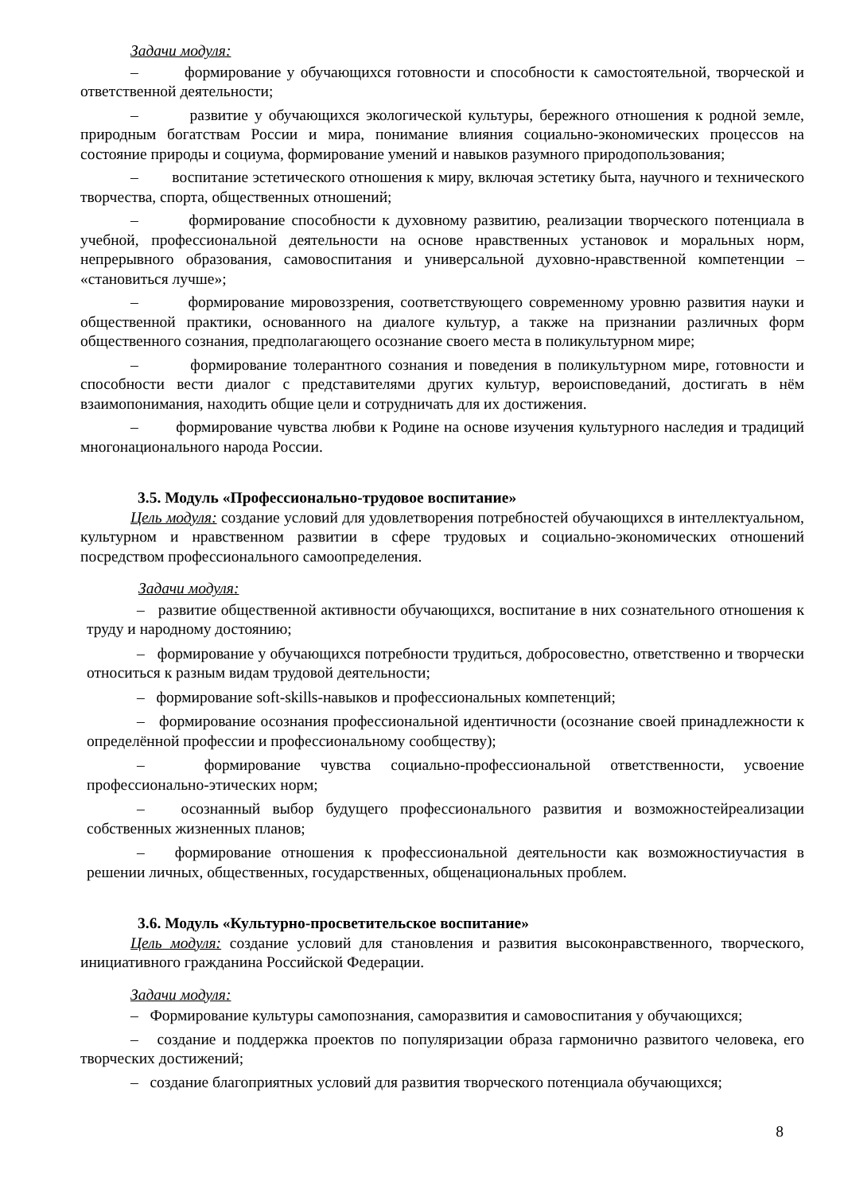Задачи модуля:
– формирование у обучающихся готовности и способности к самостоятельной, творческой и ответственной деятельности;
– развитие у обучающихся экологической культуры, бережного отношения к родной земле, природным богатствам России и мира, понимание влияния социально-экономических процессов на состояние природы и социума, формирование умений и навыков разумного природопользования;
– воспитание эстетического отношения к миру, включая эстетику быта, научного и технического творчества, спорта, общественных отношений;
– формирование способности к духовному развитию, реализации творческого потенциала в учебной, профессиональной деятельности на основе нравственных установок и моральных норм, непрерывного образования, самовоспитания и универсальной духовно-нравственной компетенции – «становиться лучше»;
– формирование мировоззрения, соответствующего современному уровню развития науки и общественной практики, основанного на диалоге культур, а также на признании различных форм общественного сознания, предполагающего осознание своего места в поликультурном мире;
– формирование толерантного сознания и поведения в поликультурном мире, готовности и способности вести диалог с представителями других культур, вероисповеданий, достигать в нём взаимопонимания, находить общие цели и сотрудничать для их достижения.
– формирование чувства любви к Родине на основе изучения культурного наследия и традиций многонационального народа России.
3.5. Модуль «Профессионально-трудовое воспитание»
Цель модуля: создание условий для удовлетворения потребностей обучающихся в интеллектуальном, культурном и нравственном развитии в сфере трудовых и социально-экономических отношений посредством профессионального самоопределения.
Задачи модуля:
– развитие общественной активности обучающихся, воспитание в них сознательного отношения к труду и народному достоянию;
– формирование у обучающихся потребности трудиться, добросовестно, ответственно и творчески относиться к разным видам трудовой деятельности;
– формирование soft-skills-навыков и профессиональных компетенций;
– формирование осознания профессиональной идентичности (осознание своей принадлежности к определённой профессии и профессиональному сообществу);
– формирование чувства социально-профессиональной ответственности, усвоение профессионально-этических норм;
– осознанный выбор будущего профессионального развития и возможностейреализации собственных жизненных планов;
– формирование отношения к профессиональной деятельности как возможностиучастия в решении личных, общественных, государственных, общенациональных проблем.
3.6. Модуль «Культурно-просветительское воспитание»
Цель модуля: создание условий для становления и развития высоконравственного, творческого, инициативного гражданина Российской Федерации.
Задачи модуля:
– Формирование культуры самопознания, саморазвития и самовоспитания у обучающихся;
– создание и поддержка проектов по популяризации образа гармонично развитого человека, его творческих достижений;
– создание благоприятных условий для развития творческого потенциала обучающихся;
8